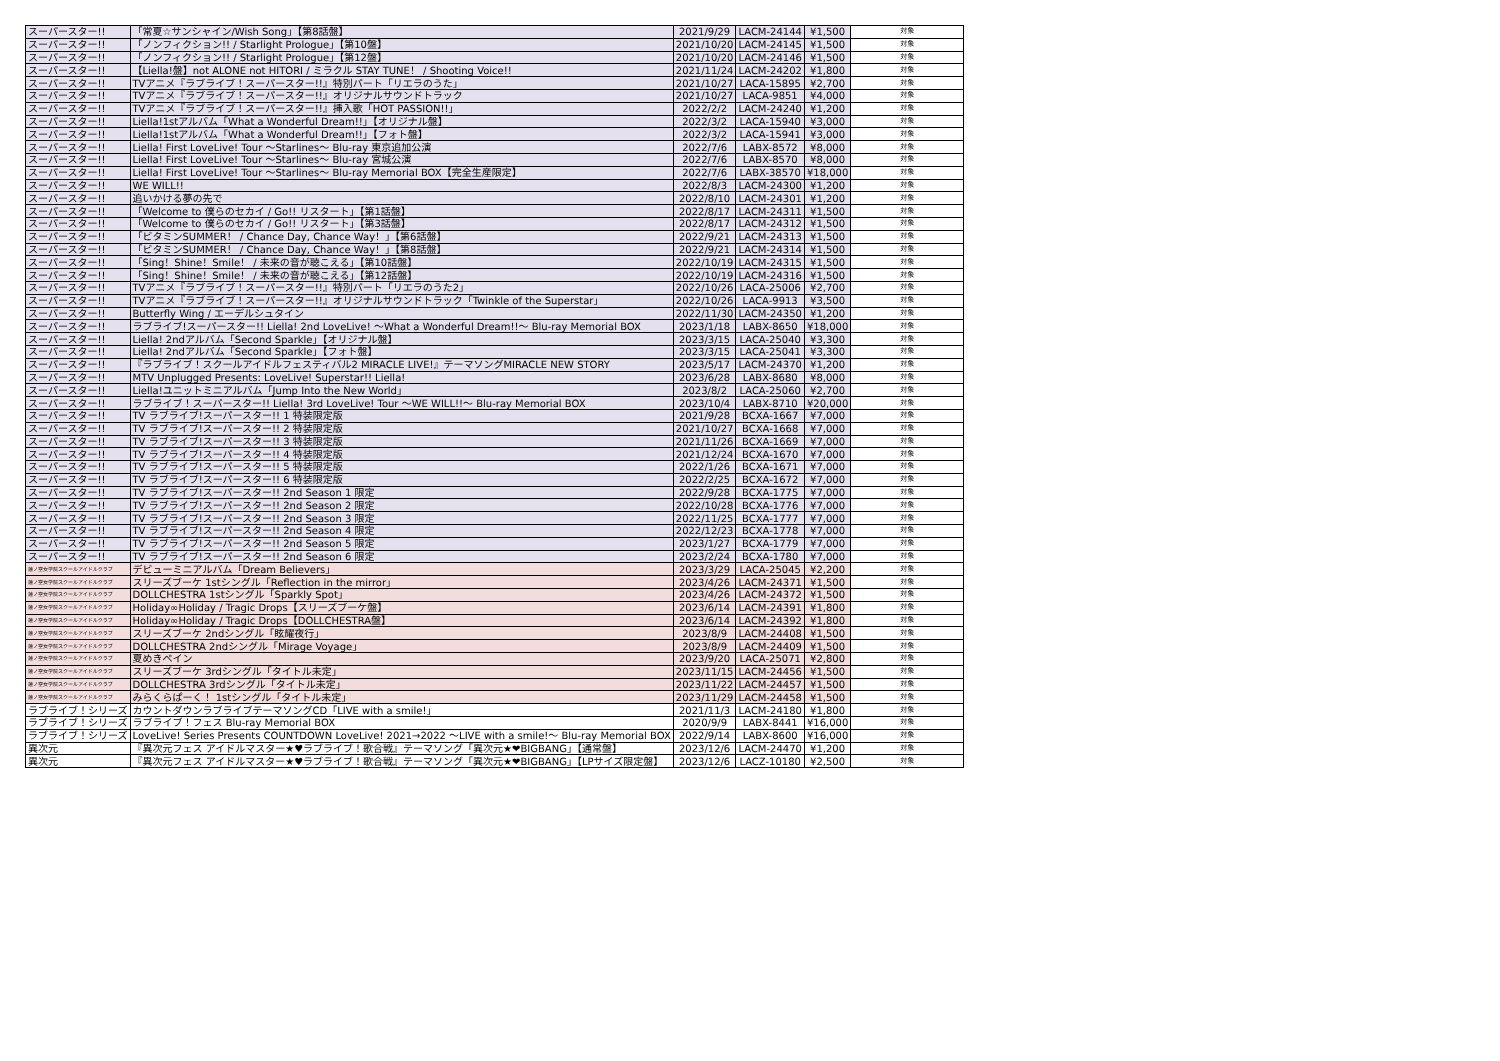| スーパースター!! | 「常夏☆サンシャイン/Wish Song」【第8話盤】 | 2021/9/29 | LACM-24144 | ¥1,500 | 対象 |
| スーパースター!! | 「ノンフィクション!! / Starlight Prologue」【第10盤】 | 2021/10/20 | LACM-24145 | ¥1,500 | 対象 |
| スーパースター!! | 「ノンフィクション!! / Starlight Prologue」【第12盤】 | 2021/10/20 | LACM-24146 | ¥1,500 | 対象 |
| スーパースター!! | 【Liella!盤】not ALONE not HITORI / ミラクル STAY TUNE！ / Shooting Voice!! | 2021/11/24 | LACM-24202 | ¥1,800 | 対象 |
| スーパースター!! | TVアニメ『ラブライブ！スーパースター!!』特別パート「リエラのうた」 | 2021/10/27 | LACA-15895 | ¥2,700 | 対象 |
| スーパースター!! | TVアニメ『ラブライブ！スーパースター!!』オリジナルサウンドトラック | 2021/10/27 | LACA-9851 | ¥4,000 | 対象 |
| スーパースター!! | TVアニメ『ラブライブ！スーパースター!!』挿入歌「HOT PASSION!!」 | 2022/2/2 | LACM-24240 | ¥1,200 | 対象 |
| スーパースター!! | Liella!1stアルバム「What a Wonderful Dream!!」【オリジナル盤】 | 2022/3/2 | LACA-15940 | ¥3,000 | 対象 |
| スーパースター!! | Liella!1stアルバム「What a Wonderful Dream!!」【フォト盤】 | 2022/3/2 | LACA-15941 | ¥3,000 | 対象 |
| スーパースター!! | Liella! First LoveLive! Tour ～Starlines～ Blu-ray 東京追加公演 | 2022/7/6 | LABX-8572 | ¥8,000 | 対象 |
| スーパースター!! | Liella! First LoveLive! Tour ～Starlines～ Blu-ray 宮城公演 | 2022/7/6 | LABX-8570 | ¥8,000 | 対象 |
| スーパースター!! | Liella! First LoveLive! Tour ～Starlines～ Blu-ray Memorial BOX【完全生産限定】 | 2022/7/6 | LABX-38570 | ¥18,000 | 対象 |
| スーパースター!! | WE WILL!! | 2022/8/3 | LACM-24300 | ¥1,200 | 対象 |
| スーパースター!! | 追いかける夢の先で | 2022/8/10 | LACM-24301 | ¥1,200 | 対象 |
| スーパースター!! | 「Welcome to 僕らのセカイ / Go!! リスタート」【第1話盤】 | 2022/8/17 | LACM-24311 | ¥1,500 | 対象 |
| スーパースター!! | 「Welcome to 僕らのセカイ / Go!! リスタート」【第3話盤】 | 2022/8/17 | LACM-24312 | ¥1,500 | 対象 |
| スーパースター!! | 「ビタミンSUMMER！ / Chance Day, Chance Way！」【第6話盤】 | 2022/9/21 | LACM-24313 | ¥1,500 | 対象 |
| スーパースター!! | 「ビタミンSUMMER！ / Chance Day, Chance Way！」【第8話盤】 | 2022/9/21 | LACM-24314 | ¥1,500 | 対象 |
| スーパースター!! | 「Sing！Shine！Smile！ / 未来の音が聴こえる」【第10話盤】 | 2022/10/19 | LACM-24315 | ¥1,500 | 対象 |
| スーパースター!! | 「Sing！Shine！Smile！ / 未来の音が聴こえる」【第12話盤】 | 2022/10/19 | LACM-24316 | ¥1,500 | 対象 |
| スーパースター!! | TVアニメ『ラブライブ！スーパースター!!』特別パート「リエラのうた2」 | 2022/10/26 | LACA-25006 | ¥2,700 | 対象 |
| スーパースター!! | TVアニメ『ラブライブ！スーパースター!!』オリジナルサウンドトラック「Twinkle of the Superstar」 | 2022/10/26 | LACA-9913 | ¥3,500 | 対象 |
| スーパースター!! | Butterfly Wing / エーデルシュタイン | 2022/11/30 | LACM-24350 | ¥1,200 | 対象 |
| スーパースター!! | ラブライブ!スーパースター!! Liella! 2nd LoveLive! ～What a Wonderful Dream!!～ Blu-ray Memorial BOX | 2023/1/18 | LABX-8650 | ¥18,000 | 対象 |
| スーパースター!! | Liella! 2ndアルバム「Second Sparkle」【オリジナル盤】 | 2023/3/15 | LACA-25040 | ¥3,300 | 対象 |
| スーパースター!! | Liella! 2ndアルバム「Second Sparkle」【フォト盤】 | 2023/3/15 | LACA-25041 | ¥3,300 | 対象 |
| スーパースター!! | 『ラブライブ！スクールアイドルフェスティバル2 MIRACLE LIVE!』テーマソングMIRACLE NEW STORY | 2023/5/17 | LACM-24370 | ¥1,200 | 対象 |
| スーパースター!! | MTV Unplugged Presents: LoveLive! Superstar!! Liella! | 2023/6/28 | LABX-8680 | ¥8,000 | 対象 |
| スーパースター!! | Liella!ユニットミニアルバム「Jump Into the New World」 | 2023/8/2 | LACA-25060 | ¥2,700 | 対象 |
| スーパースター!! | ラブライブ！スーパースター!! Liella! 3rd LoveLive! Tour ～WE WILL!!～ Blu-ray Memorial BOX | 2023/10/4 | LABX-8710 | ¥20,000 | 対象 |
| スーパースター!! | TV ラブライブ!スーパースター!! 1 特装限定版 | 2021/9/28 | BCXA-1667 | ¥7,000 | 対象 |
| スーパースター!! | TV ラブライブ!スーパースター!! 2 特装限定版 | 2021/10/27 | BCXA-1668 | ¥7,000 | 対象 |
| スーパースター!! | TV ラブライブ!スーパースター!! 3 特装限定版 | 2021/11/26 | BCXA-1669 | ¥7,000 | 対象 |
| スーパースター!! | TV ラブライブ!スーパースター!! 4 特装限定版 | 2021/12/24 | BCXA-1670 | ¥7,000 | 対象 |
| スーパースター!! | TV ラブライブ!スーパースター!! 5 特装限定版 | 2022/1/26 | BCXA-1671 | ¥7,000 | 対象 |
| スーパースター!! | TV ラブライブ!スーパースター!! 6 特装限定版 | 2022/2/25 | BCXA-1672 | ¥7,000 | 対象 |
| スーパースター!! | TV ラブライブ!スーパースター!! 2nd Season 1 限定 | 2022/9/28 | BCXA-1775 | ¥7,000 | 対象 |
| スーパースター!! | TV ラブライブ!スーパースター!! 2nd Season 2 限定 | 2022/10/28 | BCXA-1776 | ¥7,000 | 対象 |
| スーパースター!! | TV ラブライブ!スーパースター!! 2nd Season 3 限定 | 2022/11/25 | BCXA-1777 | ¥7,000 | 対象 |
| スーパースター!! | TV ラブライブ!スーパースター!! 2nd Season 4 限定 | 2022/12/23 | BCXA-1778 | ¥7,000 | 対象 |
| スーパースター!! | TV ラブライブ!スーパースター!! 2nd Season 5 限定 | 2023/1/27 | BCXA-1779 | ¥7,000 | 対象 |
| スーパースター!! | TV ラブライブ!スーパースター!! 2nd Season 6 限定 | 2023/2/24 | BCXA-1780 | ¥7,000 | 対象 |
| 蓮ノ空女学院スクールアイドルクラブ | デビューミニアルバム「Dream Believers」 | 2023/3/29 | LACA-25045 | ¥2,200 | 対象 |
| 蓮ノ空女学院スクールアイドルクラブ | スリーズブーケ 1stシングル「Reflection in the mirror」 | 2023/4/26 | LACM-24371 | ¥1,500 | 対象 |
| 蓮ノ空女学院スクールアイドルクラブ | DOLLCHESTRA 1stシングル「Sparkly Spot」 | 2023/4/26 | LACM-24372 | ¥1,500 | 対象 |
| 蓮ノ空女学院スクールアイドルクラブ | Holiday∞Holiday / Tragic Drops【スリーズブーケ盤】 | 2023/6/14 | LACM-24391 | ¥1,800 | 対象 |
| 蓮ノ空女学院スクールアイドルクラブ | Holiday∞Holiday / Tragic Drops【DOLLCHESTRA盤】 | 2023/6/14 | LACM-24392 | ¥1,800 | 対象 |
| 蓮ノ空女学院スクールアイドルクラブ | スリーズブーケ 2ndシングル「眩耀夜行」 | 2023/8/9 | LACM-24408 | ¥1,500 | 対象 |
| 蓮ノ空女学院スクールアイドルクラブ | DOLLCHESTRA 2ndシングル「Mirage Voyage」 | 2023/8/9 | LACM-24409 | ¥1,500 | 対象 |
| 蓮ノ空女学院スクールアイドルクラブ | 夏めきペイン | 2023/9/20 | LACA-25071 | ¥2,800 | 対象 |
| 蓮ノ空女学院スクールアイドルクラブ | スリーズブーケ 3rdシングル「タイトル未定」 | 2023/11/15 | LACM-24456 | ¥1,500 | 対象 |
| 蓮ノ空女学院スクールアイドルクラブ | DOLLCHESTRA 3rdシングル「タイトル未定」 | 2023/11/22 | LACM-24457 | ¥1,500 | 対象 |
| 蓮ノ空女学院スクールアイドルクラブ | みらくらぱーく！ 1stシングル「タイトル未定」 | 2023/11/29 | LACM-24458 | ¥1,500 | 対象 |
| ラブライブ！シリーズ | カウントダウンラブライブテーマソングCD「LIVE with a smile!」 | 2021/11/3 | LACM-24180 | ¥1,800 | 対象 |
| ラブライブ！シリーズ | ラブライブ！フェス Blu-ray Memorial BOX | 2020/9/9 | LABX-8441 | ¥16,000 | 対象 |
| ラブライブ！シリーズ | LoveLive! Series Presents COUNTDOWN LoveLive! 2021→2022 ～LIVE with a smile!～ Blu-ray Memorial BOX | 2022/9/14 | LABX-8600 | ¥16,000 | 対象 |
| 異次元 | 『異次元フェス アイドルマスター★♥ラブライブ！歌合戦』テーマソング「異次元★❤BIGBANG」【通常盤】 | 2023/12/6 | LACM-24470 | ¥1,200 | 対象 |
| 異次元 | 『異次元フェス アイドルマスター★♥ラブライブ！歌合戦』テーマソング「異次元★❤BIGBANG」【LPサイズ限定盤】 | 2023/12/6 | LACZ-10180 | ¥2,500 | 対象 |